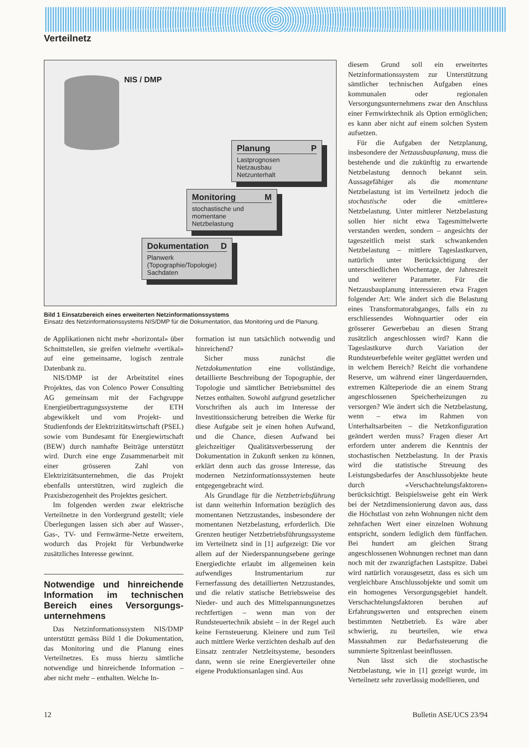Verteilnetz
NIS / DMP
Planung P
Lastprognosen
Netzausbau
Netzunterhalt
Monitoring M
stochastische und
momentane
Netzbelastung
Dokumentation D
Planwerk
(Topographie/Topologie)
Sachdaten
Bild 1 Einsatzbereich eines erweiterten Netzinformationssystems
Einsatz des Netzinformationssystems NIS/DMP für die Dokumentation, das Monitoring und die Planung.
de Applikationen nicht mehr «horizontal» über Schnittstellen, sie greifen vielmehr «vertikal» auf eine gemeinsame, logisch zentrale Datenbank zu.
NIS/DMP ist der Arbeitstitel eines Projektes, das von Colenco Power Consulting AG gemeinsam mit der Fachgruppe Energieübertragungssysteme der ETH abgewikkelt und vom Projekt- und Studienfonds der Elektrizitätswirtschaft (PSEL) sowie vom Bundesamt für Energiewirtschaft (BEW) durch namhafte Beiträge unterstützt wird. Durch eine enge Zusammenarbeit mit einer grösseren Zahl von Elektrizitätsunternehmen, die das Projekt ebenfalls unterstützen, wird zugleich die Praxisbezogenheit des Projektes gesichert.
Im folgenden werden zwar elektrische Verteilnetze in den Vordergrund gestellt; viele Überlegungen lassen sich aber auf Wasser-, Gas-, TV- und Fernwärme-Netze erweitern, wodurch das Projekt für Verbundwerke zusätzliches Interesse gewinnt.
Notwendige und hinreichende Information im technischen Bereich eines Versorgungs­unternehmens
Das Netzinformationssystem NIS/DMP unterstützt gemäss Bild 1 die Dokumentation, das Monitoring und die Planung eines Verteilnetzes. Es muss hierzu sämtliche notwendige und hinreichende Information – aber nicht mehr – enthalten. Welche In-
formation ist nun tatsächlich notwendig und hinreichend?
Sicher muss zunächst die Netzdokumentation eine vollständige, detaillierte Beschreibung der Topographie, der Topologie und sämtlicher Betriebsmittel des Netzes enthalten. Sowohl aufgrund gesetzlicher Vorschriften als auch im Interesse der Investitionssicherung betreiben die Werke für diese Aufgabe seit je einen hohen Aufwand, und die Chance, diesen Aufwand bei gleichzeitiger Qualitätsverbesserung der Dokumentation in Zukunft senken zu können, erklärt denn auch das grosse Interesse, das modernen Netzinformationssystemen heute entgegengebracht wird.
Als Grundlage für die Netzbetriebsführung ist dann weiterhin Information bezüglich des momentanen Netzzustandes, insbesondere der momentanen Netzbelastung, erforderlich. Die Grenzen heutiger Netzbetriebsführungssysteme im Verteilnetz sind in [1] aufgezeigt: Die vor allem auf der Niederspannungsebene geringe Energiedichte erlaubt im allgemeinen kein aufwendiges Instrumentarium zur Fernerfassung des detaillierten Netzzustandes, und die relativ statische Betriebsweise des Nieder- und auch des Mittelspannungsnetzes rechtfertigen – wenn man von der Rundsteuertechnik absieht – in der Regel auch keine Fernsteuerung. Kleinere und zum Teil auch mittlere Werke verzichten deshalb auf den Einsatz zentraler Netzleitsysteme, besonders dann, wenn sie reine Energieverteiler ohne eigene Produktionsanlagen sind. Aus
diesem Grund soll ein erweitertes Netzinformationssystem zur Unterstützung sämtlicher technischen Aufgaben eines kommunalen oder regionalen Versorgungsunternehmens zwar den Anschluss einer Fernwirktechnik als Option ermöglichen; es kann aber nicht auf einem solchen System aufsetzen.
Für die Aufgaben der Netzplanung, insbesondere der Netzausbauplanung, muss die bestehende und die zukünftig zu erwartende Netzbelastung dennoch bekannt sein. Aussagefähiger als die momentane Netzbelastung ist im Verteilnetz jedoch die stochastische oder die «mittlere» Netzbelastung. Unter mittlerer Netzbelastung sollen hier nicht etwa Tagesmittelwerte verstanden werden, sondern – angesichts der tageszeitlich meist stark schwankenden Netzbelastung – mittlere Tageslastkurven, natürlich unter Berücksichtigung der unterschiedlichen Wochentage, der Jahreszeit und weiterer Parameter. Für die Netzausbauplanung interessieren etwa Fragen folgender Art: Wie ändert sich die Belastung eines Transformatorabganges, falls ein zu erschliessendes Wohnquartier oder ein grösserer Gewerbebau an diesen Strang zusätzlich angeschlossen wird? Kann die Tageslastkurve durch Variation der Rundsteuerbefehle weiter geglättet werden und in welchem Bereich? Reicht die vorhandene Reserve, um während einer längerdauernden, extremen Kälteperiode die an einem Strang angeschlossenen Speicherheizungen zu versorgen? Wie ändert sich die Netzbelastung, wenn – etwa im Rahmen von Unterhaltsarbeiten – die Netzkonfiguration geändert werden muss? Fragen dieser Art erfordern unter anderem die Kenntnis der stochastischen Netzbelastung. In der Praxis wird die statistische Streuung des Leistungsbedarfes der Anschlussobjekte heute durch «Verschachtelungsfaktoren» berücksichtigt. Beispielsweise geht ein Werk bei der Netzdimensionierung davon aus, dass die Höchstlast von zehn Wohnungen nicht dem zehnfachen Wert einer einzelnen Wohnung entspricht, sondern lediglich dem fünffachen. Bei hundert am gleichen Strang angeschlossenen Wohnungen rechnet man dann noch mit der zwanzigfachen Lastspitze. Dabei wird natürlich vorausgesetzt, dass es sich um vergleichbare Anschlussobjekte und somit um ein homogenes Versorgungsgebiet handelt. Verschachtelungsfaktoren beruhen auf Erfahrungswerten und entsprechen einem bestimmten Netzbetrieb. Es wäre aber schwierig, zu beurteilen, wie etwa Massnahmen zur Bedarfssteuerung die summierte Spitzenlast beeinflussen.
Nun lässt sich die stochastische Netzbelastung, wie in [1] gezeigt wurde, im Verteilnetz sehr zuverlässig modellieren, und
12 Bulletin ASE/UCS 23/94